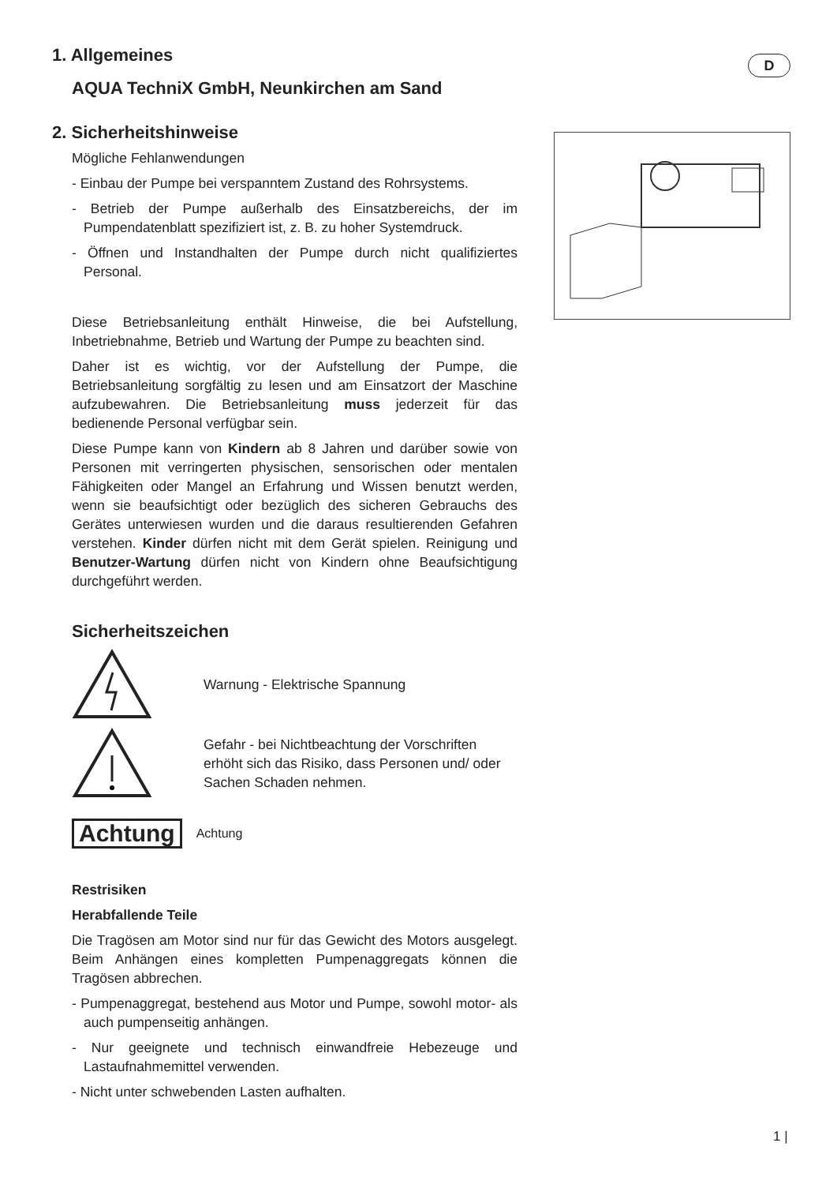D
1. Allgemeines
AQUA TechniX GmbH, Neunkirchen am Sand
2. Sicherheitshinweise
Mögliche Fehlanwendungen
- Einbau der Pumpe bei verspanntem Zustand des Rohrsystems.
- Betrieb der Pumpe außerhalb des Einsatzbereichs, der im Pumpendatenblatt spezifiziert ist, z. B. zu hoher Systemdruck.
- Öffnen und Instandhalten der Pumpe durch nicht qualifiziertes Personal.
Diese Betriebsanleitung enthält Hinweise, die bei Aufstellung, Inbetriebnahme, Betrieb und Wartung der Pumpe zu beachten sind.
Daher ist es wichtig, vor der Aufstellung der Pumpe, die Betriebsanleitung sorgfältig zu lesen und am Einsatzort der Maschine aufzubewahren. Die Betriebsanleitung muss jederzeit für das bedienende Personal verfügbar sein.
Diese Pumpe kann von Kindern ab 8 Jahren und darüber sowie von Personen mit verringerten physischen, sensorischen oder mentalen Fähigkeiten oder Mangel an Erfahrung und Wissen benutzt werden, wenn sie beaufsichtigt oder bezüglich des sicheren Gebrauchs des Gerätes unterwiesen wurden und die daraus resultierenden Gefahren verstehen. Kinder dürfen nicht mit dem Gerät spielen. Reinigung und Benutzer-Wartung dürfen nicht von Kindern ohne Beaufsichtigung durchgeführt werden.
Sicherheitszeichen
Warnung - Elektrische Spannung
Gefahr - bei Nichtbeachtung der Vorschriften erhöht sich das Risiko, dass Personen und/ oder Sachen Schaden nehmen.
Achtung Achtung
Restrisiken
Herabfallende Teile
Die Tragösen am Motor sind nur für das Gewicht des Motors ausgelegt. Beim Anhängen eines kompletten Pumpenaggregats können die Tragösen abbrechen.
- Pumpenaggregat, bestehend aus Motor und Pumpe, sowohl motor- als auch pumpenseitig anhängen.
- Nur geeignete und technisch einwandfreie Hebezeuge und Lastaufnahmemittel verwenden.
- Nicht unter schwebenden Lasten aufhalten.
1 |